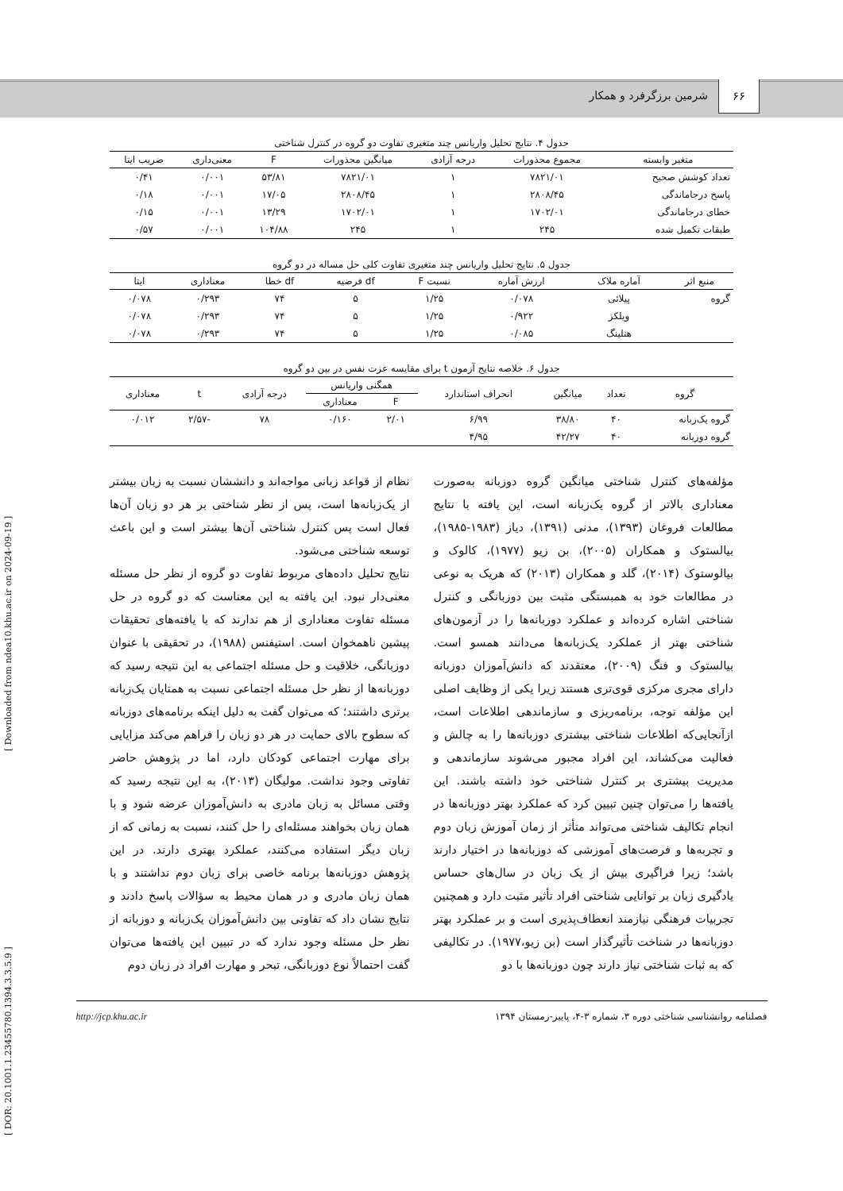۶۶
شرمین برزگرفرد و همکار
[ DOR: 20.1001.1.23455780.1394.3.3.5.9 ] [ Downloaded from ndea10.khu.ac.ir on 2024-09-19 ]
جدول ۴. نتایج تحلیل واریانس چند متغیری تفاوت دو گروه در کنترل شناختی
| متغیر وابسته | مجموع مجذورات | درجه آزادی | میانگین مجذورات | F | معنی‌داری | ضریب ایتا |
| --- | --- | --- | --- | --- | --- | --- |
| تعداد کوشش صحیح | ۷۸۲۱/۰۱ | ۱ | ۷۸۲۱/۰۱ | ۵۳/۸۱ | ۰/۰۰۱ | ۰/۴۱ |
| پاسخ درجاماندگی | ۲۸۰۸/۴۵ | ۱ | ۲۸۰۸/۴۵ | ۱۷/۰۵ | ۰/۰۰۱ | ۰/۱۸ |
| خطای درجاماندگی | ۱۷۰۲/۰۱ | ۱ | ۱۷۰۲/۰۱ | ۱۳/۲۹ | ۰/۰۰۱ | ۰/۱۵ |
| طبقات تکمیل شده | ۲۴۵ | ۱ | ۲۴۵ | ۱۰۴/۸۸ | ۰/۰۰۱ | ۰/۵۷ |
جدول ۵. نتایج تحلیل واریانس چند متغیری تفاوت کلی حل مساله در دو گروه
| منبع اثر | آماره ملاک | ارزش آماره | نسبت F | df فرضیه | df خطا | معناداری | ایتا |
| --- | --- | --- | --- | --- | --- | --- | --- |
| گروه | پیلائی | ۰/۰۷۸ | ۱/۲۵ | ۵ | ۷۴ | ۰/۲۹۳ | ۰/۰۷۸ |
| | ویلکز | ۰/۹۲۲ | ۱/۲۵ | ۵ | ۷۴ | ۰/۲۹۳ | ۰/۰۷۸ |
| | هتلینگ | ۰/۰۸۵ | ۱/۲۵ | ۵ | ۷۴ | ۰/۲۹۳ | ۰/۰۷۸ |
جدول ۶. خلاصه نتایج آزمون t برای مقایسه عزت نفس در بین دو گروه
| گروه | تعداد | میانگین | انحراف استاندارد | همگنی واریانس | | درجه آزادی | t | معناداری |
| --- | --- | --- | --- | --- | --- | --- | --- | --- |
| | | | | F | معناداری | | | |
| گروه یک‌زبانه | ۴۰ | ۳۸/۸۰ | ۶/۹۹ | ۲/۰۱ | ۰/۱۶۰ | ۷۸ | -۲/۵۷ | ۰/۰۱۲ |
| گروه دوزبانه | ۴۰ | ۴۲/۲۷ | ۴/۹۵ | | | | | |
مؤلفه‌های کنترل شناختی میانگین گروه دوزبانه به‌صورت معناداری بالاتر از گروه یک‌زبانه است، این یافته با نتایج مطالعات فروغان (۱۳۹۳)، مدنی (۱۳۹۱)، دیاز (۱۹۸۳-۱۹۸۵)، بیالستوک و همکاران (۲۰۰۵)، بن زیو (۱۹۷۷)، کالوک و بیالوستوک (۲۰۱۴)، گلد و همکاران (۲۰۱۳) که هریک به نوعی در مطالعات خود به همبستگی مثبت بین دوزبانگی و کنترل شناختی اشاره کرده‌اند و عملکرد دوزبانه‌ها را در آزمون‌های شناختی بهتر از عملکرد یک‌زبانه‌ها می‌دانند همسو است. بیالستوک و فنگ (۲۰۰۹)، معتقدند که دانش‌آموزان دوزبانه دارای مجری مرکزی قوی‌تری هستند زیرا یکی از وظایف اصلی این مؤلفه توجه، برنامه‌ریزی و سازماندهی اطلاعات است، ازآنجایی‌که اطلاعات شناختی بیشتری دوزبانه‌ها را به چالش و فعالیت می‌کشاند، این افراد مجبور می‌شوند سازماندهی و مدیریت بیشتری بر کنترل شناختی خود داشته باشند. این یافته‌ها را می‌توان چنین تبیین کرد که عملکرد بهتر دوزبانه‌ها در انجام تکالیف شناختی می‌تواند متأثر از زمان آموزش زبان دوم و تجربه‌ها و فرصت‌های آموزشی که دوزبانه‌ها در اختیار دارند باشد؛ زیرا فراگیری بیش از یک زبان در سال‌های حساس یادگیری زبان بر توانایی شناختی افراد تأثیر مثبت دارد و همچنین تجربیات فرهنگی نیازمند انعطاف‌پذیری است و بر عملکرد بهتر دوزبانه‌ها در شناخت تأثیرگذار است (بن زیو،۱۹۷۷). در تکالیفی که به ثبات شناختی نیاز دارند چون دوزبانه‌ها با دو
نظام از قواعد زبانی مواجه‌اند و دانششان نسبت به زبان بیشتر از یک‌زبانه‌ها است، پس از نظر شناختی بر هر دو زبان آن‌ها فعال است پس کنترل شناختی آن‌ها بیشتر است و این باعث توسعه شناختی می‌شود.
نتایج تحلیل داده‌های مربوط تفاوت دو گروه از نظر حل مسئله معنی‌دار نبود. این یافته به این معناست که دو گروه در حل مسئله تفاوت معناداری از هم ندارند که با یافته‌های تحقیقات پیشین ناهمخوان است. استیفنس (۱۹۸۸)، در تحقیقی با عنوان دوزبانگی، خلاقیت و حل مسئله اجتماعی به این نتیجه رسید که دوزبانه‌ها از نظر حل مسئله اجتماعی نسبت به همتایان یک‌زبانه برتری داشتند؛ که می‌توان گفت به دلیل اینکه برنامه‌های دوزبانه که سطوح بالای حمایت در هر دو زبان را فراهم می‌کند مزایایی برای مهارت اجتماعی کودکان دارد، اما در پژوهش حاضر تفاوتی وجود نداشت. مولیگان (۲۰۱۳)، به این نتیجه رسید که وقتی مسائل به زبان مادری به دانش‌آموزان عرضه شود و با همان زبان بخواهند مسئله‌ای را حل کنند، نسبت به زمانی که از زبان دیگر استفاده می‌کنند، عملکرد بهتری دارند. در این پژوهش دوزبانه‌ها برنامه خاصی برای زبان دوم نداشتند و با همان زبان مادری و در همان محیط به سؤالات پاسخ دادند و نتایج نشان داد که تفاوتی بین دانش‌آموزان یک‌زبانه و دوزبانه از نظر حل مسئله وجود ندارد که در تبیین این یافته‌ها می‌توان گفت احتمالاً نوع دوزبانگی، تبحر و مهارت افراد در زبان دوم
فصلنامه روانشناسی شناختی دوره ۳، شماره ۳-۴، پاییز-زمستان ۱۳۹۴ http://jcp.khu.ac.ir